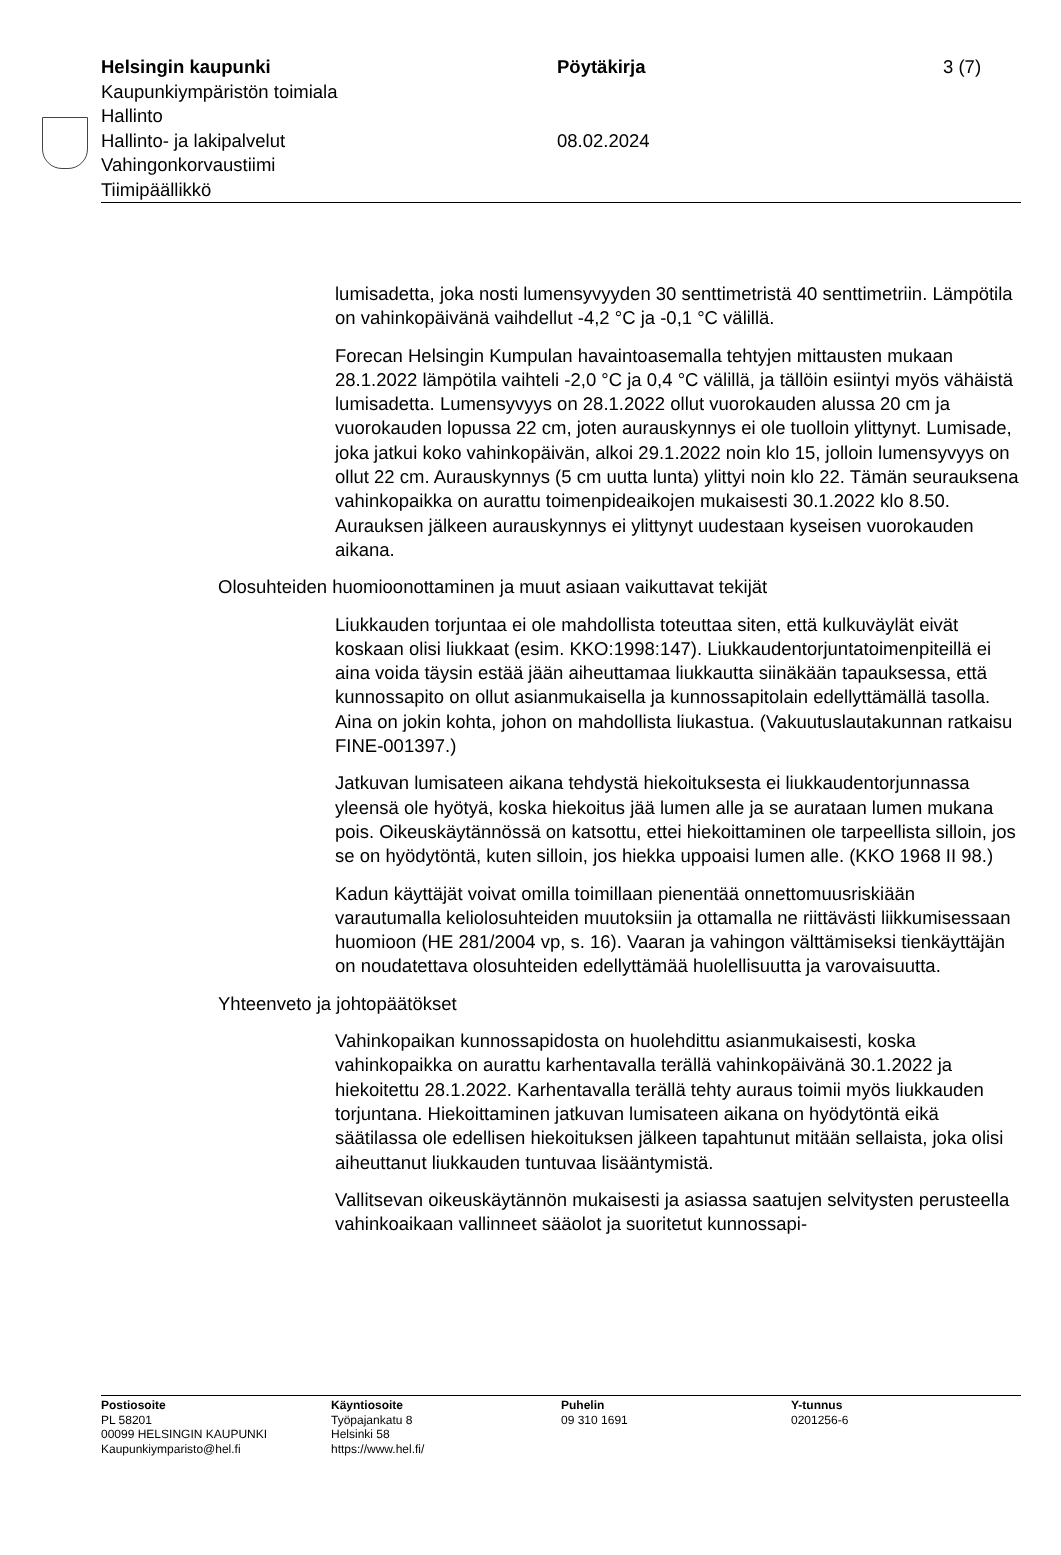Helsingin kaupunki
Kaupunkiympäristön toimiala
Hallinto
Hallinto- ja lakipalvelut
Vahingonkorvaustiimi
Tiimipäällikkö
Pöytäkirja
08.02.2024
3 (7)
lumisadetta, joka nosti lumensyvyyden 30 senttimetristä 40 senttimetriin. Lämpötila on vahinkopäivänä vaihdellut -4,2 °C ja -0,1 °C välillä.
Forecan Helsingin Kumpulan havaintoasemalla tehtyjen mittausten mukaan 28.1.2022 lämpötila vaihteli -2,0 °C ja 0,4 °C välillä, ja tällöin esiintyi myös vähäistä lumisadetta. Lumensyvyys on 28.1.2022 ollut vuorokauden alussa 20 cm ja vuorokauden lopussa 22 cm, joten aurauskynnys ei ole tuolloin ylittynyt. Lumisade, joka jatkui koko vahinkopäivän, alkoi 29.1.2022 noin klo 15, jolloin lumensyvyys on ollut 22 cm. Aurauskynnys (5 cm uutta lunta) ylittyi noin klo 22. Tämän seurauksena vahinkopaikka on aurattu toimenpideaikojen mukaisesti 30.1.2022 klo 8.50. Aurauksen jälkeen aurauskynnys ei ylittynyt uudestaan kyseisen vuorokauden aikana.
Olosuhteiden huomioonottaminen ja muut asiaan vaikuttavat tekijät
Liukkauden torjuntaa ei ole mahdollista toteuttaa siten, että kulkuväylät eivät koskaan olisi liukkaat (esim. KKO:1998:147). Liukkaudentorjuntatoimenpiteillä ei aina voida täysin estää jään aiheuttamaa liukkautta siinäkään tapauksessa, että kunnossapito on ollut asianmukaisella ja kunnossapitolain edellyttämällä tasolla. Aina on jokin kohta, johon on mahdollista liukastua. (Vakuutuslautakunnan ratkaisu FINE-001397.)
Jatkuvan lumisateen aikana tehdystä hiekoituksesta ei liukkaudentorjunnassa yleensä ole hyötyä, koska hiekoitus jää lumen alle ja se aurataan lumen mukana pois. Oikeuskäytännössä on katsottu, ettei hiekoittaminen ole tarpeellista silloin, jos se on hyödytöntä, kuten silloin, jos hiekka uppoaisi lumen alle. (KKO 1968 II 98.)
Kadun käyttäjät voivat omilla toimillaan pienentää onnettomuusriskiään varautumalla keliolosuhteiden muutoksiin ja ottamalla ne riittävästi liikkumisessaan huomioon (HE 281/2004 vp, s. 16). Vaaran ja vahingon välttämiseksi tienkäyttäjän on noudatettava olosuhteiden edellyttämää huolellisuutta ja varovaisuutta.
Yhteenveto ja johtopäätökset
Vahinkopaikan kunnossapidosta on huolehdittu asianmukaisesti, koska vahinkopaikka on aurattu karhentavalla terällä vahinkopäivänä 30.1.2022 ja hiekoitettu 28.1.2022. Karhentavalla terällä tehty auraus toimii myös liukkauden torjuntana. Hiekoittaminen jatkuvan lumisateen aikana on hyödytöntä eikä säätilassa ole edellisen hiekoituksen jälkeen tapahtunut mitään sellaista, joka olisi aiheuttanut liukkauden tuntuvaa lisääntymistä.
Vallitsevan oikeuskäytännön mukaisesti ja asiassa saatujen selvitysten perusteella vahinkoaikaan vallinneet sääolot ja suoritetut kunnossapi-
Postiosoite
PL 58201
00099 HELSINGIN KAUPUNKI
Kaupunkiymparisto@hel.fi
Käyntiosoite
Työpajankatu 8
Helsinki 58
https://www.hel.fi/
Puhelin
09 310 1691
Y-tunnus
0201256-6